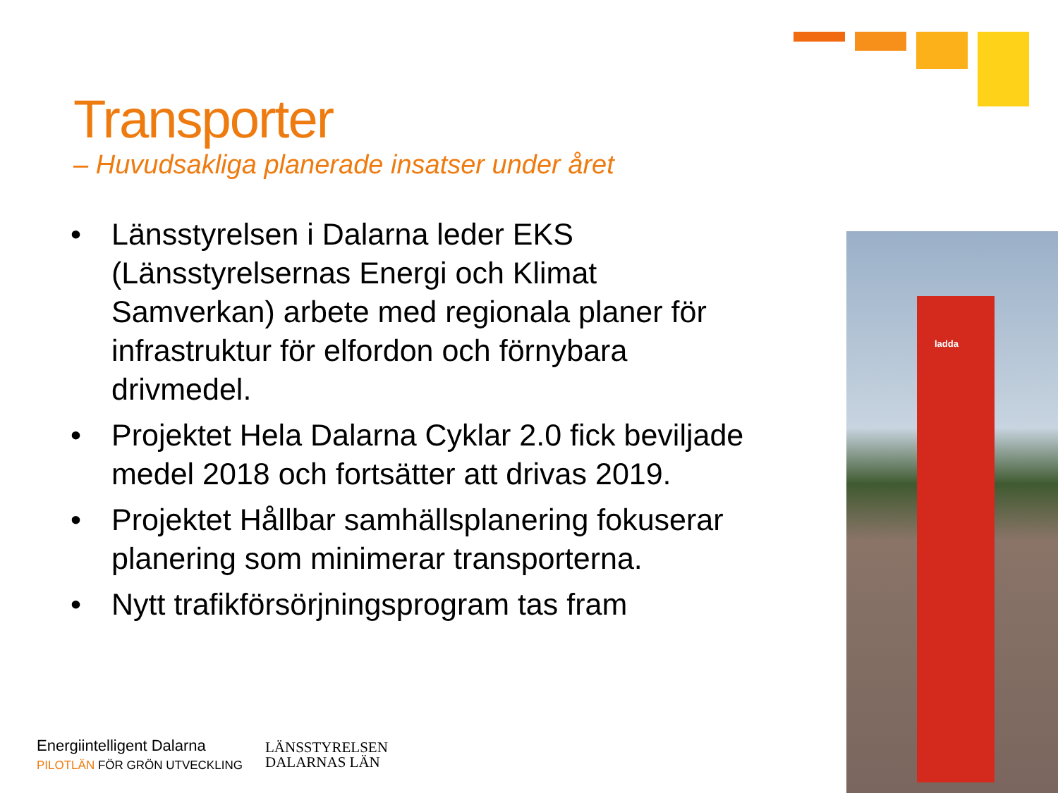Transporter
– Huvudsakliga planerade insatser under året
• Länsstyrelsen i Dalarna leder EKS (Länsstyrelsernas Energi och Klimat Samverkan) arbete med regionala planer för infrastruktur för elfordon och förnybara drivmedel.
• Projektet Hela Dalarna Cyklar 2.0 fick beviljade medel 2018 och fortsätter att drivas 2019.
• Projektet Hållbar samhällsplanering fokuserar planering som minimerar transporterna.
• Nytt trafikförsörjningsprogram tas fram
ladda
Energiintelligent Dalarna
PILOTLÄN FÖR GRÖN UTVECKLING
LÄNSSTYRELSEN
DALARNAS LÄN